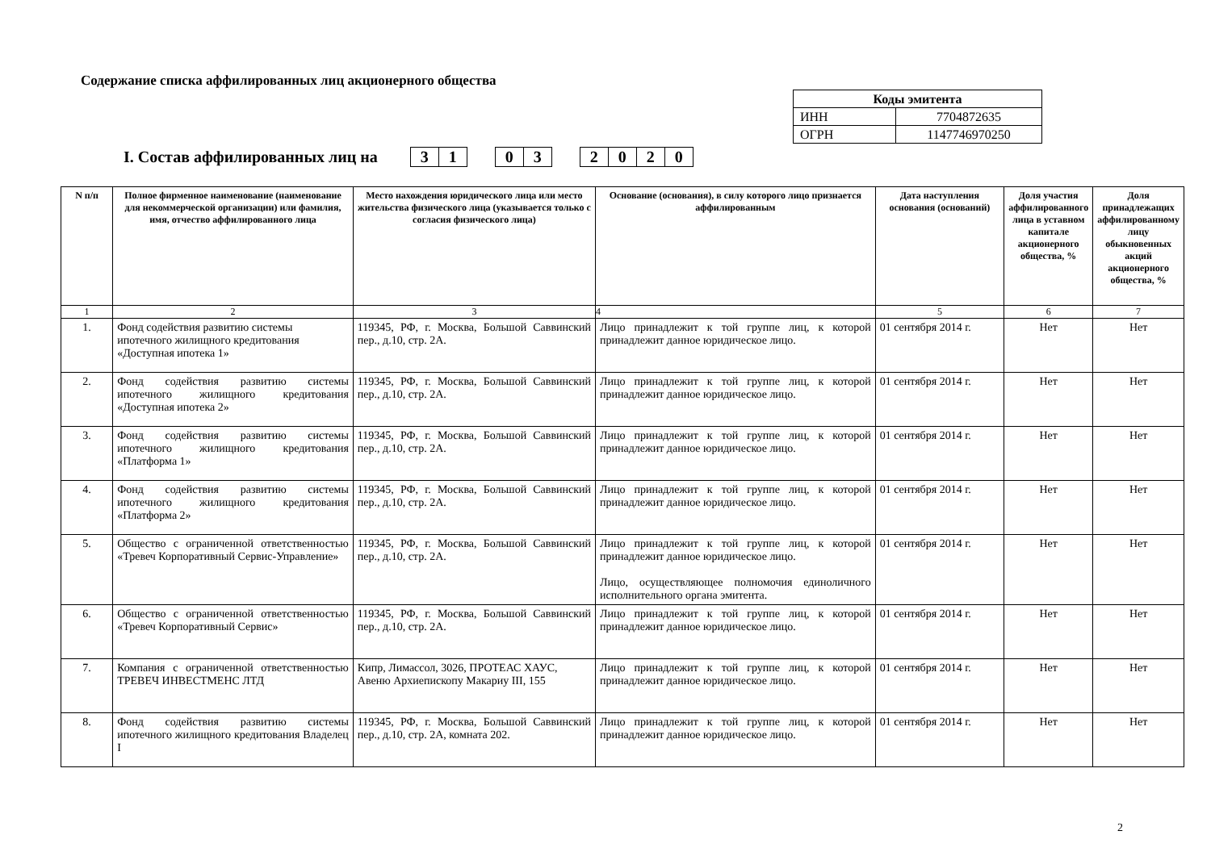Содержание списка аффилированных лиц акционерного общества
| Коды эмитента | |
| ИНН | 7704872635 |
| ОГРН | 1147746970250 |
I. Состав аффилированных лиц на 31 03 2020
| N п/п | Полное фирменное наименование (наименование для некоммерческой организации) или фамилия, имя, отчество аффилированного лица | Место нахождения юридического лица или место жительства физического лица (указывается только с согласия физического лица) | Основание (основания), в силу которого лицо признается аффилированным | Дата наступления основания (оснований) | Доля участия аффилированного лица в уставном капитале акционерного общества, % | Доля принадлежащих аффилированному лицу обыкновенных акций акционерного общества, % |
| --- | --- | --- | --- | --- | --- | --- |
| 1 | 2 | 3 | 4 | 5 | 6 | 7 |
| 1. | Фонд содействия развитию системы ипотечного жилищного кредитования «Доступная ипотека 1» | 119345, РФ, г. Москва, Большой Саввинский пер., д.10, стр. 2А. | Лицо принадлежит к той группе лиц, к которой принадлежит данное юридическое лицо. | 01 сентября 2014 г. | Нет | Нет |
| 2. | Фонд содействия развитию системы ипотечного жилищного кредитования «Доступная ипотека 2» | 119345, РФ, г. Москва, Большой Саввинский пер., д.10, стр. 2А. | Лицо принадлежит к той группе лиц, к которой принадлежит данное юридическое лицо. | 01 сентября 2014 г. | Нет | Нет |
| 3. | Фонд содействия развитию системы ипотечного жилищного кредитования «Платформа 1» | 119345, РФ, г. Москва, Большой Саввинский пер., д.10, стр. 2А. | Лицо принадлежит к той группе лиц, к которой принадлежит данное юридическое лицо. | 01 сентября 2014 г. | Нет | Нет |
| 4. | Фонд содействия развитию системы ипотечного жилищного кредитования «Платформа 2» | 119345, РФ, г. Москва, Большой Саввинский пер., д.10, стр. 2А. | Лицо принадлежит к той группе лиц, к которой принадлежит данное юридическое лицо. | 01 сентября 2014 г. | Нет | Нет |
| 5. | Общество с ограниченной ответственностью «Тревеч Корпоративный Сервис-Управление» | 119345, РФ, г. Москва, Большой Саввинский пер., д.10, стр. 2А. | Лицо принадлежит к той группе лиц, к которой принадлежит данное юридическое лицо. Лицо, осуществляющее полномочия единоличного исполнительного органа эмитента. | 01 сентября 2014 г. | Нет | Нет |
| 6. | Общество с ограниченной ответственностью «Тревеч Корпоративный Сервис» | 119345, РФ, г. Москва, Большой Саввинский пер., д.10, стр. 2А. | Лицо принадлежит к той группе лиц, к которой принадлежит данное юридическое лицо. | 01 сентября 2014 г. | Нет | Нет |
| 7. | Компания с ограниченной ответственностью ТРЕВЕЧ ИНВЕСТМЕНС ЛТД | Кипр, Лимассол, 3026, ПРОТЕАС ХАУС, Авеню Архиепископу Макариу III, 155 | Лицо принадлежит к той группе лиц, к которой принадлежит данное юридическое лицо. | 01 сентября 2014 г. | Нет | Нет |
| 8. | Фонд содействия развитию системы ипотечного жилищного кредитования Владелец I | 119345, РФ, г. Москва, Большой Саввинский пер., д.10, стр. 2А, комната 202. | Лицо принадлежит к той группе лиц, к которой принадлежит данное юридическое лицо. | 01 сентября 2014 г. | Нет | Нет |
2